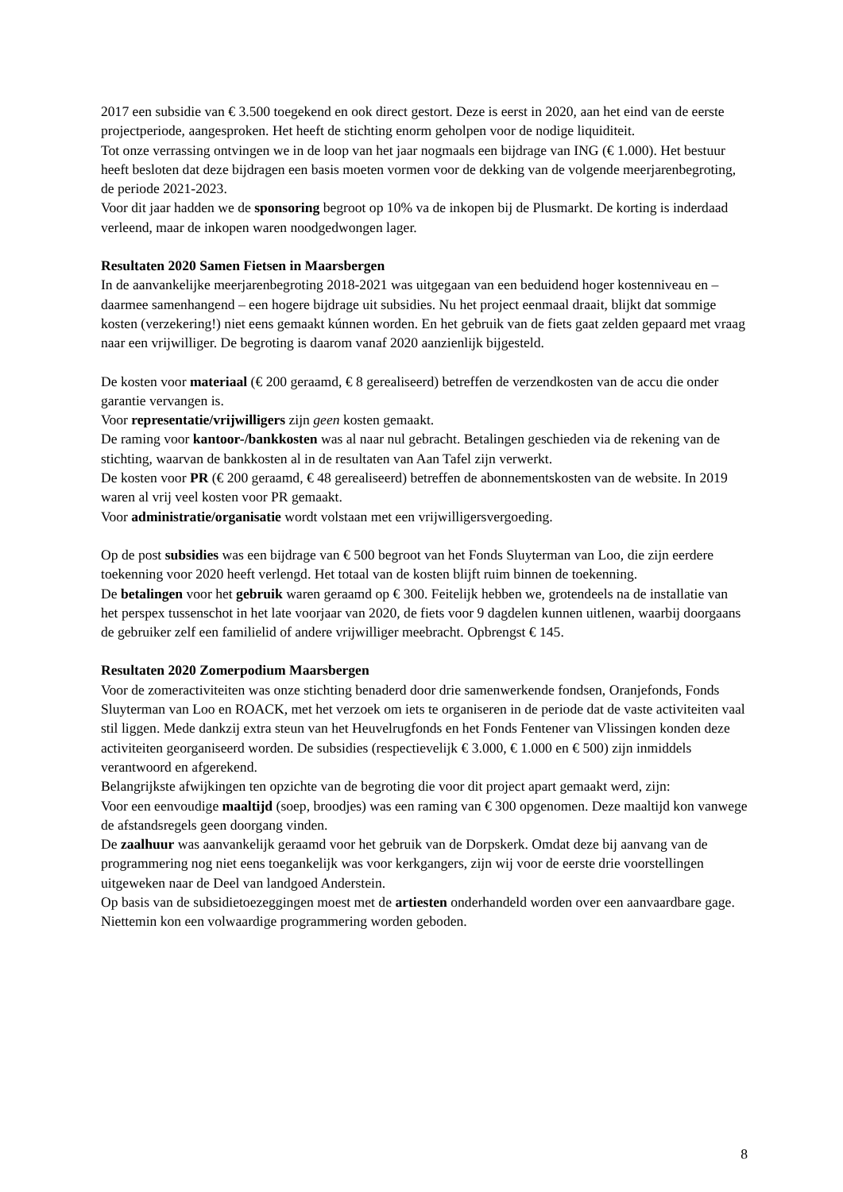2017 een subsidie van € 3.500 toegekend en ook direct gestort. Deze is eerst in 2020, aan het eind van de eerste projectperiode, aangesproken. Het heeft de stichting enorm geholpen voor de nodige liquiditeit.
Tot onze verrassing ontvingen we in de loop van het jaar nogmaals een bijdrage van ING (€ 1.000). Het bestuur heeft besloten dat deze bijdragen een basis moeten vormen voor de dekking van de volgende meerjarenbegroting, de periode 2021-2023.
Voor dit jaar hadden we de sponsoring begroot op 10% va de inkopen bij de Plusmarkt. De korting is inderdaad verleend, maar de inkopen waren noodgedwongen lager.
Resultaten 2020 Samen Fietsen in Maarsbergen
In de aanvankelijke meerjarenbegroting 2018-2021 was uitgegaan van een beduidend hoger kostenniveau en – daarmee samenhangend – een hogere bijdrage uit subsidies. Nu het project eenmaal draait, blijkt dat sommige kosten (verzekering!) niet eens gemaakt kúnnen worden. En het gebruik van de fiets gaat zelden gepaard met vraag naar een vrijwilliger. De begroting is daarom vanaf 2020 aanzienlijk bijgesteld.
De kosten voor materiaal (€ 200 geraamd, € 8 gerealiseerd) betreffen de verzendkosten van de accu die onder garantie vervangen is.
Voor representatie/vrijwilligers zijn geen kosten gemaakt.
De raming voor kantoor-/bankkosten was al naar nul gebracht. Betalingen geschieden via de rekening van de stichting, waarvan de bankkosten al in de resultaten van Aan Tafel zijn verwerkt.
De kosten voor PR (€ 200 geraamd, € 48 gerealiseerd) betreffen de abonnementskosten van de website. In 2019 waren al vrij veel kosten voor PR gemaakt.
Voor administratie/organisatie wordt volstaan met een vrijwilligersvergoeding.
Op de post subsidies was een bijdrage van € 500 begroot van het Fonds Sluyterman van Loo, die zijn eerdere toekenning voor 2020 heeft verlengd. Het totaal van de kosten blijft ruim binnen de toekenning.
De betalingen voor het gebruik waren geraamd op € 300. Feitelijk hebben we, grotendeels na de installatie van het perspex tussenschot in het late voorjaar van 2020, de fiets voor 9 dagdelen kunnen uitlenen, waarbij doorgaans de gebruiker zelf een familielid of andere vrijwilliger meebracht. Opbrengst € 145.
Resultaten 2020 Zomerpodium Maarsbergen
Voor de zomeractiviteiten was onze stichting benaderd door drie samenwerkende fondsen, Oranjefonds, Fonds Sluyterman van Loo en ROACK, met het verzoek om iets te organiseren in de periode dat de vaste activiteiten vaal stil liggen. Mede dankzij extra steun van het Heuvelrugfonds en het Fonds Fentener van Vlissingen konden deze activiteiten georganiseerd worden. De subsidies (respectievelijk € 3.000, € 1.000 en € 500) zijn inmiddels verantwoord en afgerekend.
Belangrijkste afwijkingen ten opzichte van de begroting die voor dit project apart gemaakt werd, zijn:
Voor een eenvoudige maaltijd (soep, broodjes) was een raming van € 300 opgenomen. Deze maaltijd kon vanwege de afstandsregels geen doorgang vinden.
De zaalhuur was aanvankelijk geraamd voor het gebruik van de Dorpskerk. Omdat deze bij aanvang van de programmering nog niet eens toegankelijk was voor kerkgangers, zijn wij voor de eerste drie voorstellingen uitgeweken naar de Deel van landgoed Anderstein.
Op basis van de subsidietoezeggingen moest met de artiesten onderhandeld worden over een aanvaardbare gage. Niettemin kon een volwaardige programmering worden geboden.
8